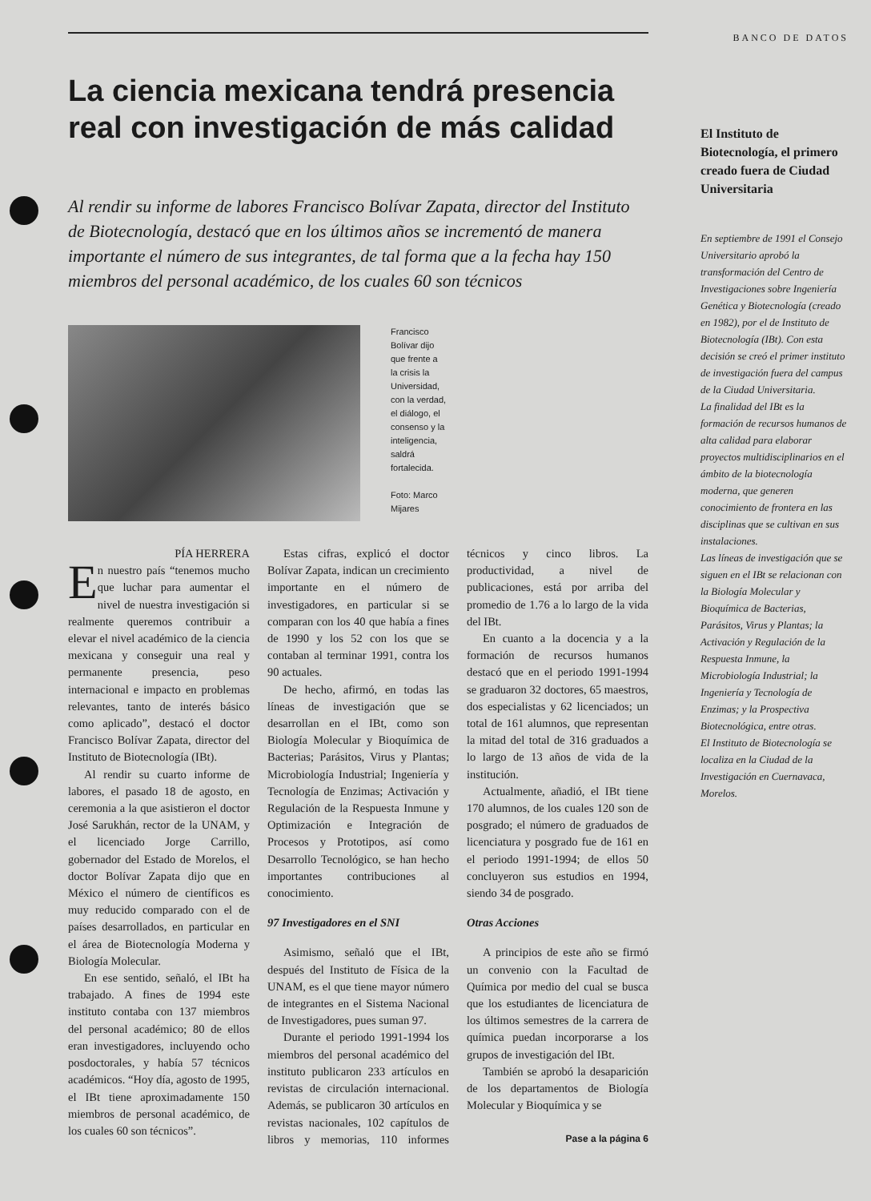La ciencia mexicana tendrá presencia real con investigación de más calidad
Al rendir su informe de labores Francisco Bolívar Zapata, director del Instituto de Biotecnología, destacó que en los últimos años se incrementó de manera importante el número de sus integrantes, de tal forma que a la fecha hay 150 miembros del personal académico, de los cuales 60 son técnicos
Francisco Bolívar dijo que frente a la crisis la Universidad, con la verdad, el diálogo, el consenso y la inteligencia, saldrá fortalecida.
Foto: Marco Mijares
PÍA HERRERA
En nuestro país “tenemos mucho que luchar para aumentar el nivel de nuestra investigación si realmente queremos contribuir a elevar el nivel académico de la ciencia mexicana y conseguir una real y permanente presencia, peso internacional e impacto en problemas relevantes, tanto de interés básico como aplicado”, destacó el doctor Francisco Bolívar Zapata, director del Instituto de Biotecnología (IBt).
Al rendir su cuarto informe de labores, el pasado 18 de agosto, en ceremonia a la que asistieron el doctor José Sarukhán, rector de la UNAM, y el licenciado Jorge Carrillo, gobernador del Estado de Morelos, el doctor Bolívar Zapata dijo que en México el número de científicos es muy reducido comparado con el de países desarrollados, en particular en el área de Biotecnología Moderna y Biología Molecular.
En ese sentido, señaló, el IBt ha trabajado. A fines de 1994 este instituto contaba con 137 miembros del personal académico; 80 de ellos eran investigadores, incluyendo ocho posdoctorales, y había 57 técnicos académicos. “Hoy día, agosto de 1995, el IBt tiene aproximadamente 150 miembros de personal académico, de los cuales 60 son técnicos”.
Estas cifras, explicó el doctor Bolívar Zapata, indican un crecimiento importante en el número de investigadores, en particular si se comparan con los 40 que había a fines de 1990 y los 52 con los que se contaban al terminar 1991, contra los 90 actuales.
De hecho, afirmó, en todas las líneas de investigación que se desarrollan en el IBt, como son Biología Molecular y Bioquímica de Bacterias; Parásitos, Virus y Plantas; Microbiología Industrial; Ingeniería y Tecnología de Enzimas; Activación y Regulación de la Respuesta Inmune y Optimización e Integración de Procesos y Prototipos, así como Desarrollo Tecnológico, se han hecho importantes contribuciones al conocimiento.
97 Investigadores en el SNI
Asimismo, señaló que el IBt, después del Instituto de Física de la UNAM, es el que tiene mayor número de integrantes en el Sistema Nacional de Investigadores, pues suman 97.
Durante el periodo 1991-1994 los miembros del personal académico del instituto publicaron 233 artículos en revistas de circulación internacional. Además, se publicaron 30 artículos en revistas nacionales, 102 capítulos de libros y memorias, 110 informes técnicos y cinco libros. La productividad, a nivel de publicaciones, está por arriba del promedio de 1.76 a lo largo de la vida del IBt.
En cuanto a la docencia y a la formación de recursos humanos destacó que en el periodo 1991-1994 se graduaron 32 doctores, 65 maestros, dos especialistas y 62 licenciados; un total de 161 alumnos, que representan la mitad del total de 316 graduados a lo largo de 13 años de vida de la institución.
Actualmente, añadió, el IBt tiene 170 alumnos, de los cuales 120 son de posgrado; el número de graduados de licenciatura y posgrado fue de 161 en el periodo 1991-1994; de ellos 50 concluyeron sus estudios en 1994, siendo 34 de posgrado.
Otras Acciones
A principios de este año se firmó un convenio con la Facultad de Química por medio del cual se busca que los estudiantes de licenciatura de los últimos semestres de la carrera de química puedan incorporarse a los grupos de investigación del IBt.
También se aprobó la desaparición de los departamentos de Biología Molecular y Bioquímica y se
Pase a la página 6
BANCO DE DATOS
El Instituto de Biotecnología, el primero creado fuera de Ciudad Universitaria
En septiembre de 1991 el Consejo Universitario aprobó la transformación del Centro de Investigaciones sobre Ingeniería Genética y Biotecnología (creado en 1982), por el de Instituto de Biotecnología (IBt). Con esta decisión se creó el primer instituto de investigación fuera del campus de la Ciudad Universitaria.
La finalidad del IBt es la formación de recursos humanos de alta calidad para elaborar proyectos multidisciplinarios en el ámbito de la biotecnología moderna, que generen conocimiento de frontera en las disciplinas que se cultivan en sus instalaciones.
Las líneas de investigación que se siguen en el IBt se relacionan con la Biología Molecular y Bioquímica de Bacterias, Parásitos, Virus y Plantas; la Activación y Regulación de la Respuesta Inmune, la Microbiología Industrial; la Ingeniería y Tecnología de Enzimas; y la Prospectiva Biotecnológica, entre otras.
El Instituto de Biotecnología se localiza en la Ciudad de la Investigación en Cuernavaca, Morelos.